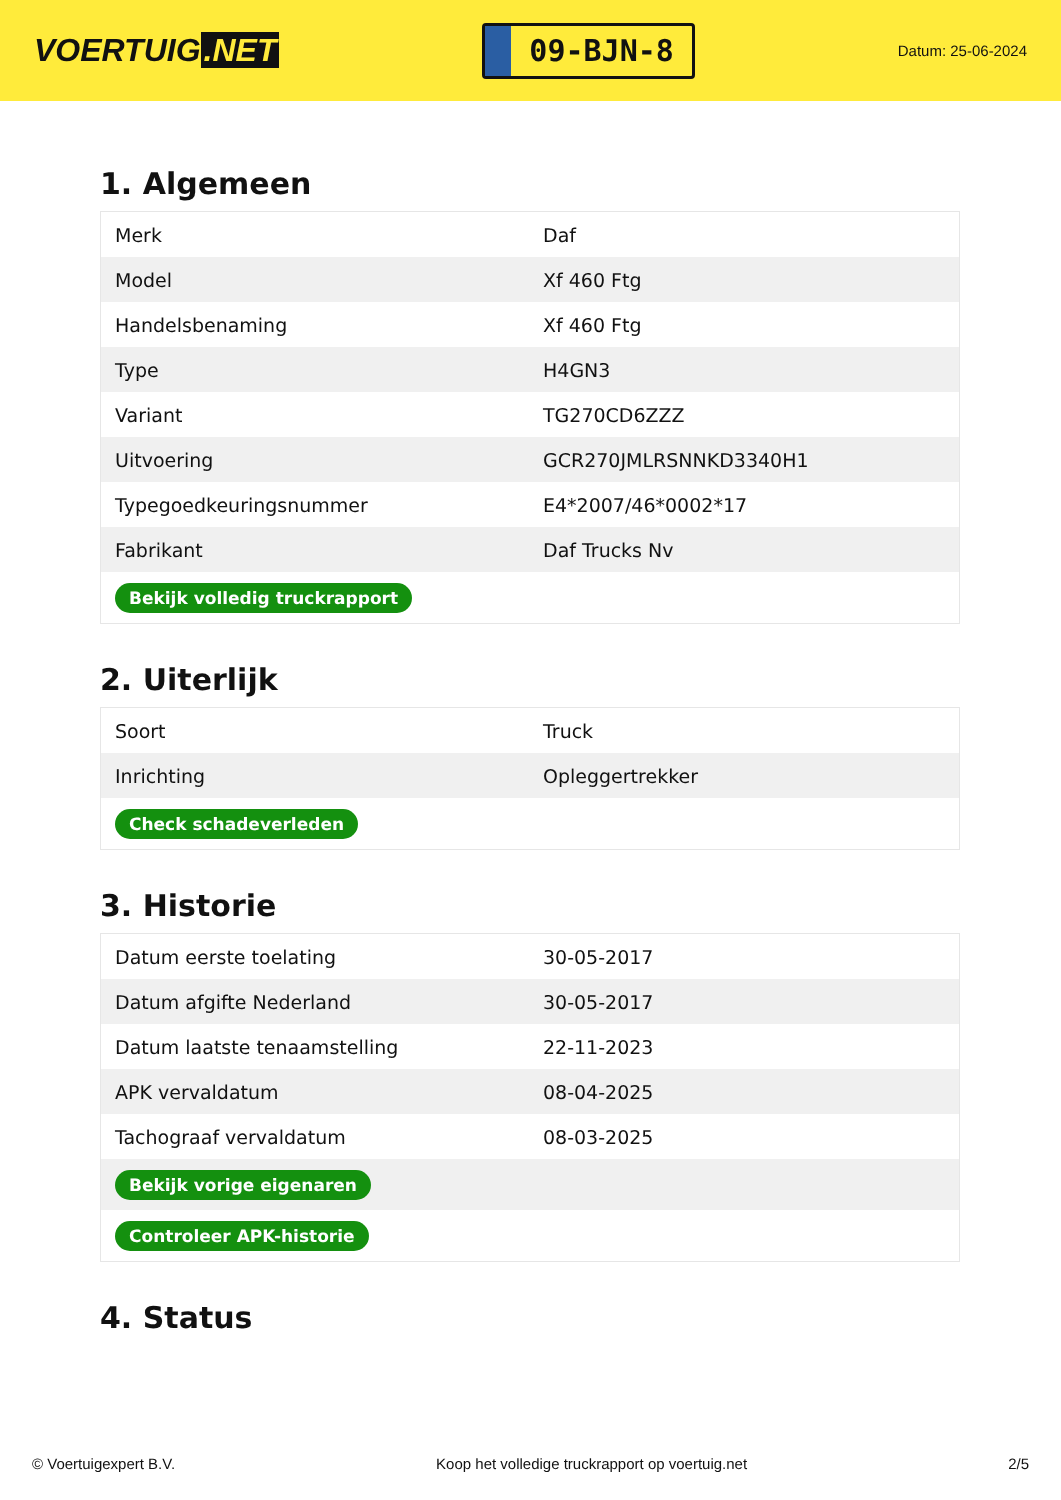VOERTUIG.NET
09-BJN-8
Datum: 25-06-2024
1. Algemeen
| Merk | Daf |
| Model | Xf 460 Ftg |
| Handelsbenaming | Xf 460 Ftg |
| Type | H4GN3 |
| Variant | TG270CD6ZZZ |
| Uitvoering | GCR270JMLRSNNKD3340H1 |
| Typegoedkeuringsnummer | E4*2007/46*0002*17 |
| Fabrikant | Daf Trucks Nv |
| Bekijk volledig truckrapport | |
2. Uiterlijk
| Soort | Truck |
| Inrichting | Opleggertrekker |
| Check schadeverleden | |
3. Historie
| Datum eerste toelating | 30-05-2017 |
| Datum afgifte Nederland | 30-05-2017 |
| Datum laatste tenaamstelling | 22-11-2023 |
| APK vervaldatum | 08-04-2025 |
| Tachograaf vervaldatum | 08-03-2025 |
| Bekijk vorige eigenaren | |
| Controleer APK-historie | |
4. Status
© Voertuigexpert B.V. Koop het volledige truckrapport op voertuig.net 2/5